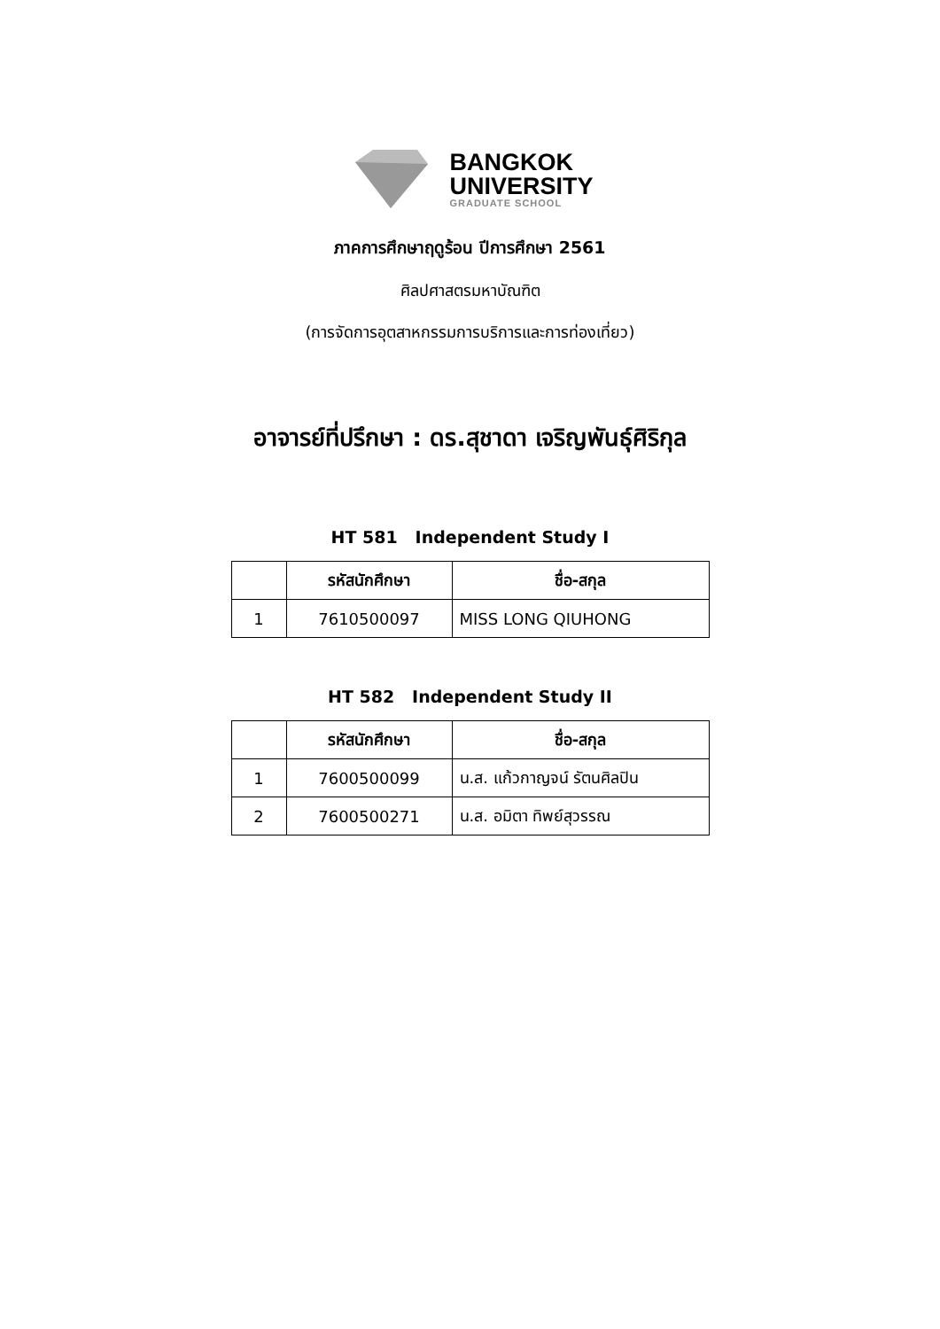BANGKOK
UNIVERSITY
GRADUATE SCHOOL
ภาคการศึกษาฤดูร้อน ปีการศึกษา 2561
ศิลปศาสตรมหาบัณฑิต
(การจัดการอุตสาหกรรมการบริการและการท่องเที่ยว)
อาจารย์ที่ปรึกษา : ดร.สุชาดา เจริญพันธุ์ศิริกุล
HT 581 Independent Study I
| | รหัสนักศึกษา | ชื่อ-สกุล |
| --- | --- | --- |
| 1 | 7610500097 | MISS LONG QIUHONG |
HT 582 Independent Study II
| | รหัสนักศึกษา | ชื่อ-สกุล |
| --- | --- | --- |
| 1 | 7600500099 | น.ส. แก้วกาญจน์ รัตนศิลปิน |
| 2 | 7600500271 | น.ส. อมิตา ทิพย์สุวรรณ |